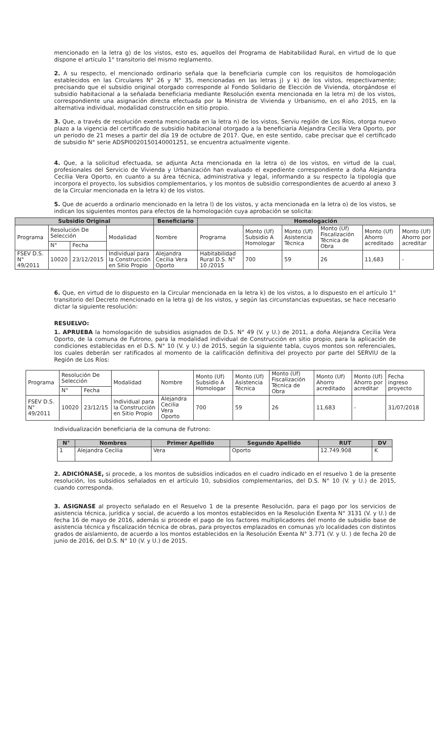mencionado en la letra g) de los vistos, esto es, aquellos del Programa de Habitabilidad Rural, en virtud de lo que dispone el artículo 1° transitorio del mismo reglamento.
2. A su respecto, el mencionado ordinario señala que la beneficiaria cumple con los requisitos de homologación establecidos en las Circulares N° 26 y N° 35, mencionadas en las letras j) y k) de los vistos, respectivamente; precisando que el subsidio original otorgado corresponde al Fondo Solidario de Elección de Vivienda, otorgándose el subsidio habitacional a la señalada beneficiaria mediante Resolución exenta mencionada en la letra m) de los vistos, correspondiente una asignación directa efectuada por la Ministra de Vivienda y Urbanismo, en el año 2015, en la alternativa individual, modalidad construcción en sitio propio.
3. Que, a través de resolución exenta mencionada en la letra n) de los vistos, Serviu región de Los Ríos, otorga nuevo plazo a la vigencia del certificado de subsidio habitacional otorgado a la beneficiaria Alejandra Cecilia Vera Oporto, por un periodo de 21 meses a partir del día 19 de octubre de 2017. Que, en este sentido, cabe precisar que el certificado de subsidio N° serie ADSPI0020150140001251, se encuentra actualmente vigente.
4. Que, a la solicitud efectuada, se adjunta Acta mencionada en la letra o) de los vistos, en virtud de la cual, profesionales del Servicio de Vivienda y Urbanización han evaluado el expediente correspondiente a doña Alejandra Cecilia Vera Oporto, en cuanto a su área técnica, administrativa y legal, informando a su respecto la tipología que incorpora el proyecto, los subsidios complementarios, y los montos de subsidio correspondientes de acuerdo al anexo 3 de la Circular mencionada en la letra k) de los vistos.
5. Que de acuerdo a ordinario mencionado en la letra l) de los vistos, y acta mencionada en la letra o) de los vistos, se indican los siguientes montos para efectos de la homologación cuya aprobación se solicita:
| Subsidio Original | | | | Beneficiario | Homologación | | | | | |
| Programa | Resolución De Selección | | Modalidad | Nombre | Programa | Monto (Uf) Subsidio A Homologar | Monto (Uf) Asistencia Técnica | Monto (Uf) Fiscalización Técnica de Obra | Monto (Uf) Ahorro acreditado | Monto (Uf) Ahorro por acreditar |
| | N° | Fecha | | | | | | | | |
| FSEV D.S. N° 49/2011 | 10020 | 23/12/2015 | Individual para la Construcción en Sitio Propio | Alejandra Cecilia Vera Oporto | Habitabilidad Rural D.S. N° 10 /2015 | 700 | 59 | 26 | 11,683 | - |
6. Que, en virtud de lo dispuesto en la Circular mencionada en la letra k) de los vistos, a lo dispuesto en el artículo 1° transitorio del Decreto mencionado en la letra g) de los vistos, y según las circunstancias expuestas, se hace necesario dictar la siguiente resolución:
RESUELVO:
1. APRUEBA la homologación de subsidios asignados de D.S. N° 49 (V. y U.) de 2011, a doña Alejandra Cecilia Vera Oporto, de la comuna de Futrono, para la modalidad individual de Construcción en sitio propio, para la aplicación de condiciones establecidas en el D.S. N° 10 (V. y U.) de 2015, según la siguiente tabla, cuyos montos son referenciales, los cuales deberán ser ratificados al momento de la calificación definitiva del proyecto por parte del SERVIU de la Región de Los Ríos:
| Programa | Resolución De Selección | | Modalidad | Nombre | Monto (Uf) Subsidio A Homologar | Monto (Uf) Asistencia Técnica | Monto (Uf) Fiscalización Técnica de Obra | Monto (Uf) Ahorro acreditado | Monto (Uf) Ahorro por acreditar | Fecha ingreso proyecto |
| | N° | Fecha | | | | | | | | |
| FSEV D.S. N° 49/2011 | 10020 | 23/12/15 | Individual para la Construcción en Sitio Propio | Alejandra Cecilia Vera Oporto | 700 | 59 | 26 | 11,683 | - | 31/07/2018 |
Individualización beneficiaria de la comuna de Futrono:
| N° | Nombres | Primer Apellido | Segundo Apellido | RUT | DV |
| --- | --- | --- | --- | --- | --- |
| 1 | Alejandra Cecilia | Vera | Oporto | 12.749.908 | K |
2. ADICIÓNASE, si procede, a los montos de subsidios indicados en el cuadro indicado en el resuelvo 1 de la presente resolución, los subsidios señalados en el artículo 10, subsidios complementarios, del D.S. N° 10 (V. y U.) de 2015, cuando corresponda.
3. ASIGNASE al proyecto señalado en el Resuelvo 1 de la presente Resolución, para el pago por los servicios de asistencia técnica, jurídica y social, de acuerdo a los montos establecidos en la Resolución Exenta N° 3131 (V. y U.) de fecha 16 de mayo de 2016, además si procede el pago de los factores multiplicadores del monto de subsidio base de asistencia técnica y fiscalización técnica de obras, para proyectos emplazados en comunas y/o localidades con distintos grados de aislamiento, de acuerdo a los montos establecidos en la Resolución Exenta N° 3.771 (V. y U. ) de fecha 20 de junio de 2016, del D.S. N° 10 (V. y U.) de 2015.